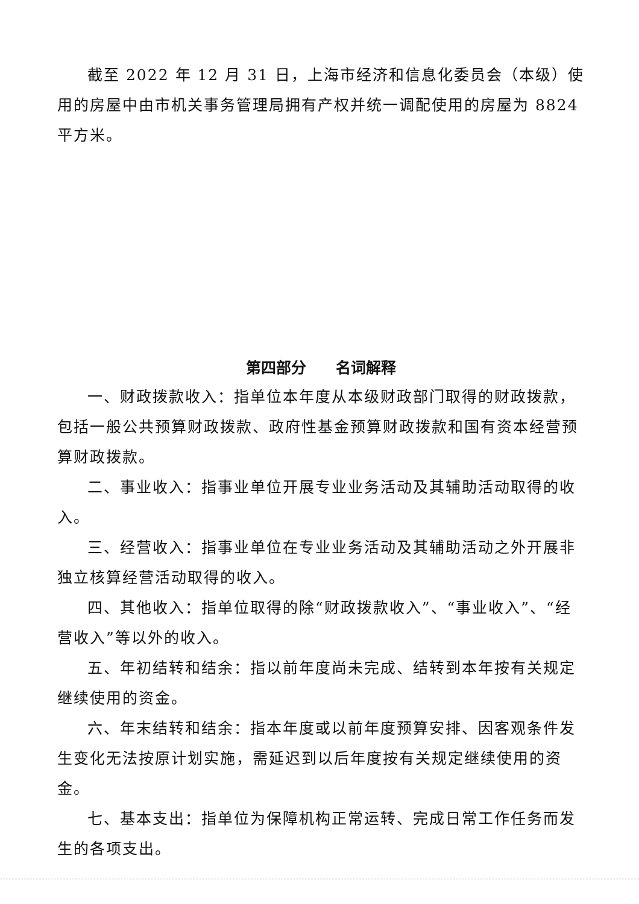截至 2022 年 12 月 31 日，上海市经济和信息化委员会（本级）使用的房屋中由市机关事务管理局拥有产权并统一调配使用的房屋为 8824 平方米。
第四部分 名词解释
一、财政拨款收入：指单位本年度从本级财政部门取得的财政拨款，包括一般公共预算财政拨款、政府性基金预算财政拨款和国有资本经营预算财政拨款。
二、事业收入：指事业单位开展专业业务活动及其辅助活动取得的收入。
三、经营收入：指事业单位在专业业务活动及其辅助活动之外开展非独立核算经营活动取得的收入。
四、其他收入：指单位取得的除“财政拨款收入”、“事业收入”、“经营收入”等以外的收入。
五、年初结转和结余：指以前年度尚未完成、结转到本年按有关规定继续使用的资金。
六、年末结转和结余：指本年度或以前年度预算安排、因客观条件发生变化无法按原计划实施，需延迟到以后年度按有关规定继续使用的资金。
七、基本支出：指单位为保障机构正常运转、完成日常工作任务而发生的各项支出。